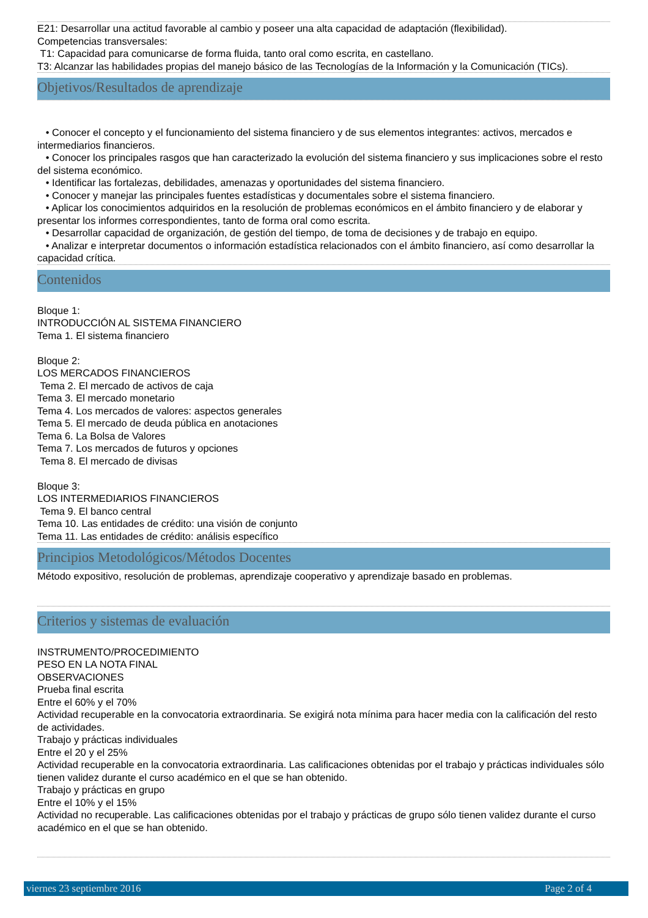E21: Desarrollar una actitud favorable al cambio y poseer una alta capacidad de adaptación (flexibilidad).
Competencias transversales:
T1: Capacidad para comunicarse de forma fluida, tanto oral como escrita, en castellano.
T3: Alcanzar las habilidades propias del manejo básico de las Tecnologías de la Información y la Comunicación (TICs).
Objetivos/Resultados de aprendizaje
• Conocer el concepto y el funcionamiento del sistema financiero y de sus elementos integrantes: activos, mercados e intermediarios financieros.
• Conocer los principales rasgos que han caracterizado la evolución del sistema financiero y sus implicaciones sobre el resto del sistema económico.
• Identificar las fortalezas, debilidades, amenazas y oportunidades del sistema financiero.
• Conocer y manejar las principales fuentes estadísticas y documentales sobre el sistema financiero.
• Aplicar los conocimientos adquiridos en la resolución de problemas económicos en el ámbito financiero y de elaborar y presentar los informes correspondientes, tanto de forma oral como escrita.
• Desarrollar capacidad de organización, de gestión del tiempo, de toma de decisiones y de trabajo en equipo.
• Analizar e interpretar documentos o información estadística relacionados con el ámbito financiero, así como desarrollar la capacidad crítica.
Contenidos
Bloque 1:
INTRODUCCIÓN AL SISTEMA FINANCIERO
Tema 1. El sistema financiero
Bloque 2:
LOS MERCADOS FINANCIEROS
Tema 2. El mercado de activos de caja
Tema 3. El mercado monetario
Tema 4. Los mercados de valores: aspectos generales
Tema 5. El mercado de deuda pública en anotaciones
Tema 6. La Bolsa de Valores
Tema 7. Los mercados de futuros y opciones
Tema 8. El mercado de divisas
Bloque 3:
LOS INTERMEDIARIOS FINANCIEROS
Tema 9. El banco central
Tema 10. Las entidades de crédito: una visión de conjunto
Tema 11. Las entidades de crédito: análisis específico
Principios Metodológicos/Métodos Docentes
Método expositivo, resolución de problemas, aprendizaje cooperativo y aprendizaje basado en problemas.
Criterios y sistemas de evaluación
INSTRUMENTO/PROCEDIMIENTO
PESO EN LA NOTA FINAL
OBSERVACIONES
Prueba final escrita
Entre el 60% y el 70%
Actividad recuperable en la convocatoria extraordinaria. Se exigirá nota mínima para hacer media con la calificación del resto de actividades.
Trabajo y prácticas individuales
Entre el 20 y el 25%
Actividad recuperable en la convocatoria extraordinaria. Las calificaciones obtenidas por el trabajo y prácticas individuales sólo tienen validez durante el curso académico en el que se han obtenido.
Trabajo y prácticas en grupo
Entre el 10% y el 15%
Actividad no recuperable. Las calificaciones obtenidas por el trabajo y prácticas de grupo sólo tienen validez durante el curso académico en el que se han obtenido.
viernes 23 septiembre 2016 Page 2 of 4